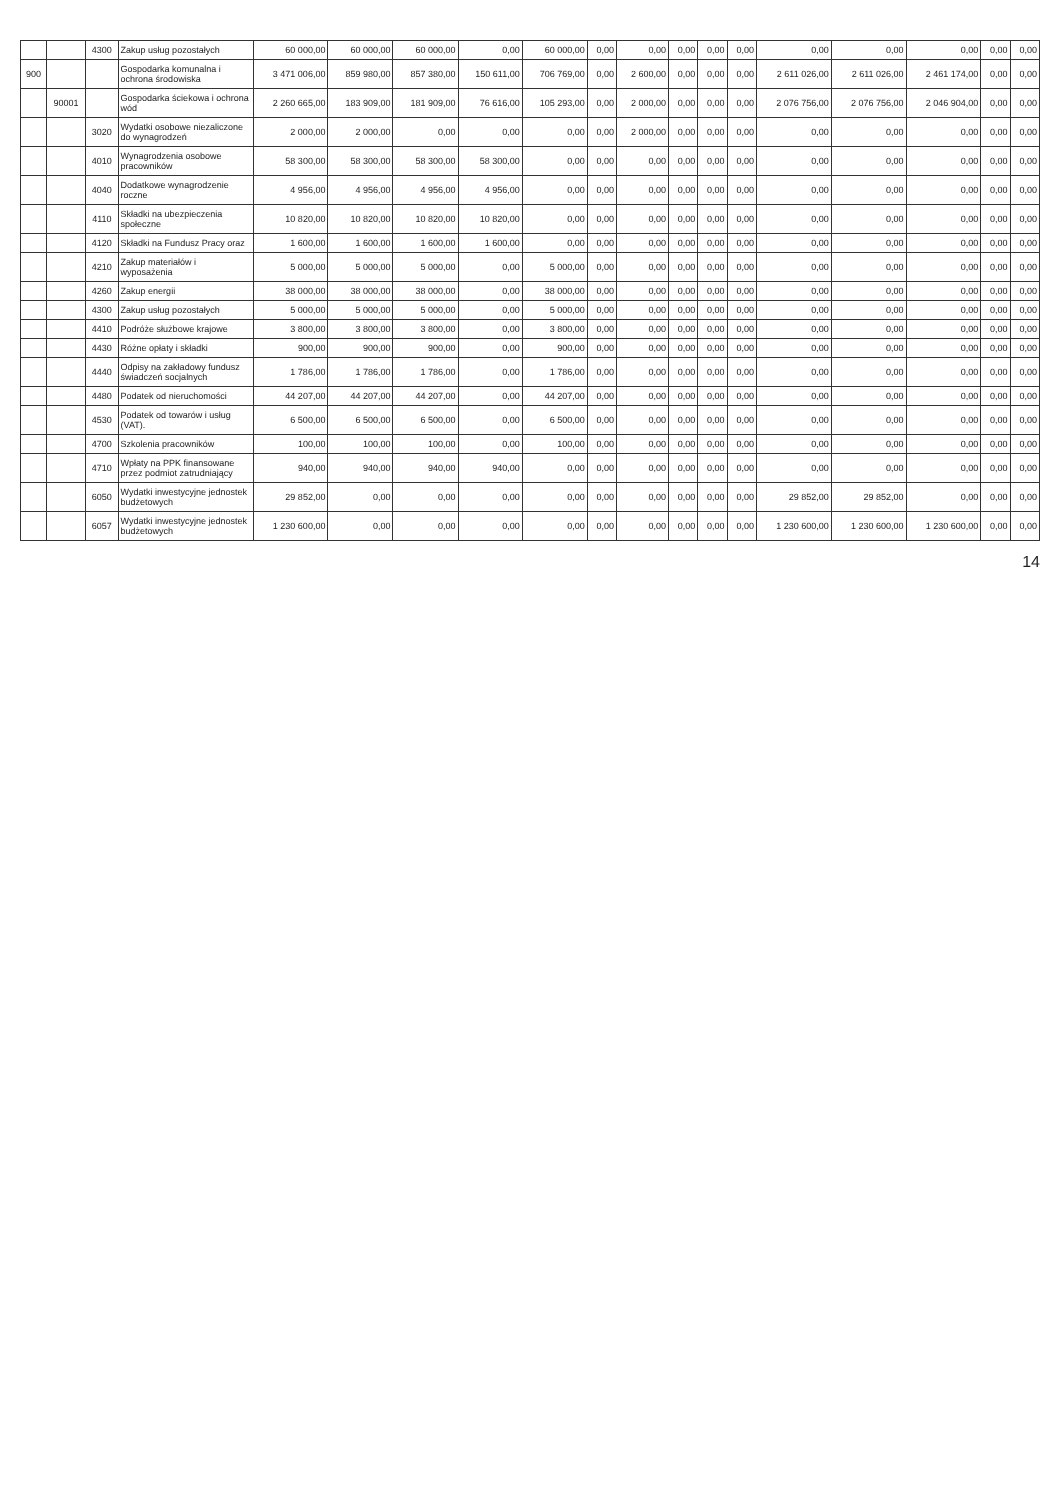| | | 4300 | Zakup usług pozostałych | 60 000,00 | 60 000,00 | 60 000,00 | 0,00 | 60 000,00 | 0,00 | 0,00 | 0,00 | 0,00 | 0,00 | 0,00 | 0,00 | 0,00 | 0,00 | 0,00 |
| 900 | | | Gospodarka komunalna i ochrona środowiska | 3 471 006,00 | 859 980,00 | 857 380,00 | 150 611,00 | 706 769,00 | 0,00 | 2 600,00 | 0,00 | 0,00 | 0,00 | 2 611 026,00 | 2 611 026,00 | 2 461 174,00 | 0,00 | 0,00 |
| | 90001 | | Gospodarka ściekowa i ochrona wód | 2 260 665,00 | 183 909,00 | 181 909,00 | 76 616,00 | 105 293,00 | 0,00 | 2 000,00 | 0,00 | 0,00 | 0,00 | 2 076 756,00 | 2 076 756,00 | 2 046 904,00 | 0,00 | 0,00 |
| | | 3020 | Wydatki osobowe niezaliczone do wynagrodzeń | 2 000,00 | 2 000,00 | 0,00 | 0,00 | 0,00 | 0,00 | 2 000,00 | 0,00 | 0,00 | 0,00 | 0,00 | 0,00 | 0,00 | 0,00 | 0,00 |
| | | 4010 | Wynagrodzenia osobowe pracowników | 58 300,00 | 58 300,00 | 58 300,00 | 58 300,00 | 0,00 | 0,00 | 0,00 | 0,00 | 0,00 | 0,00 | 0,00 | 0,00 | 0,00 | 0,00 | 0,00 |
| | | 4040 | Dodatkowe wynagrodzenie roczne | 4 956,00 | 4 956,00 | 4 956,00 | 4 956,00 | 0,00 | 0,00 | 0,00 | 0,00 | 0,00 | 0,00 | 0,00 | 0,00 | 0,00 | 0,00 | 0,00 |
| | | 4110 | Składki na ubezpieczenia społeczne | 10 820,00 | 10 820,00 | 10 820,00 | 10 820,00 | 0,00 | 0,00 | 0,00 | 0,00 | 0,00 | 0,00 | 0,00 | 0,00 | 0,00 | 0,00 | 0,00 |
| | | 4120 | Składki na Fundusz Pracy oraz | 1 600,00 | 1 600,00 | 1 600,00 | 1 600,00 | 0,00 | 0,00 | 0,00 | 0,00 | 0,00 | 0,00 | 0,00 | 0,00 | 0,00 | 0,00 | 0,00 |
| | | 4210 | Zakup materiałów i wyposażenia | 5 000,00 | 5 000,00 | 5 000,00 | 0,00 | 5 000,00 | 0,00 | 0,00 | 0,00 | 0,00 | 0,00 | 0,00 | 0,00 | 0,00 | 0,00 | 0,00 |
| | | 4260 | Zakup energii | 38 000,00 | 38 000,00 | 38 000,00 | 0,00 | 38 000,00 | 0,00 | 0,00 | 0,00 | 0,00 | 0,00 | 0,00 | 0,00 | 0,00 | 0,00 | 0,00 |
| | | 4300 | Zakup usług pozostałych | 5 000,00 | 5 000,00 | 5 000,00 | 0,00 | 5 000,00 | 0,00 | 0,00 | 0,00 | 0,00 | 0,00 | 0,00 | 0,00 | 0,00 | 0,00 | 0,00 |
| | | 4410 | Podróże służbowe krajowe | 3 800,00 | 3 800,00 | 3 800,00 | 0,00 | 3 800,00 | 0,00 | 0,00 | 0,00 | 0,00 | 0,00 | 0,00 | 0,00 | 0,00 | 0,00 | 0,00 |
| | | 4430 | Różne opłaty i składki | 900,00 | 900,00 | 900,00 | 0,00 | 900,00 | 0,00 | 0,00 | 0,00 | 0,00 | 0,00 | 0,00 | 0,00 | 0,00 | 0,00 | 0,00 |
| | | 4440 | Odpisy na zakładowy fundusz świadczeń socjalnych | 1 786,00 | 1 786,00 | 1 786,00 | 0,00 | 1 786,00 | 0,00 | 0,00 | 0,00 | 0,00 | 0,00 | 0,00 | 0,00 | 0,00 | 0,00 | 0,00 |
| | | 4480 | Podatek od nieruchomości | 44 207,00 | 44 207,00 | 44 207,00 | 0,00 | 44 207,00 | 0,00 | 0,00 | 0,00 | 0,00 | 0,00 | 0,00 | 0,00 | 0,00 | 0,00 | 0,00 |
| | | 4530 | Podatek od towarów i usług (VAT). | 6 500,00 | 6 500,00 | 6 500,00 | 0,00 | 6 500,00 | 0,00 | 0,00 | 0,00 | 0,00 | 0,00 | 0,00 | 0,00 | 0,00 | 0,00 | 0,00 |
| | | 4700 | Szkolenia pracowników | 100,00 | 100,00 | 100,00 | 0,00 | 100,00 | 0,00 | 0,00 | 0,00 | 0,00 | 0,00 | 0,00 | 0,00 | 0,00 | 0,00 | 0,00 |
| | | 4710 | Wpłaty na PPK finansowane przez podmiot zatrudniający | 940,00 | 940,00 | 940,00 | 940,00 | 0,00 | 0,00 | 0,00 | 0,00 | 0,00 | 0,00 | 0,00 | 0,00 | 0,00 | 0,00 | 0,00 |
| | | 6050 | Wydatki inwestycyjne jednostek budżetowych | 29 852,00 | 0,00 | 0,00 | 0,00 | 0,00 | 0,00 | 0,00 | 0,00 | 0,00 | 0,00 | 29 852,00 | 29 852,00 | 0,00 | 0,00 | 0,00 |
| | | 6057 | Wydatki inwestycyjne jednostek budżetowych | 1 230 600,00 | 0,00 | 0,00 | 0,00 | 0,00 | 0,00 | 0,00 | 0,00 | 0,00 | 0,00 | 1 230 600,00 | 1 230 600,00 | 1 230 600,00 | 0,00 | 0,00 |
14